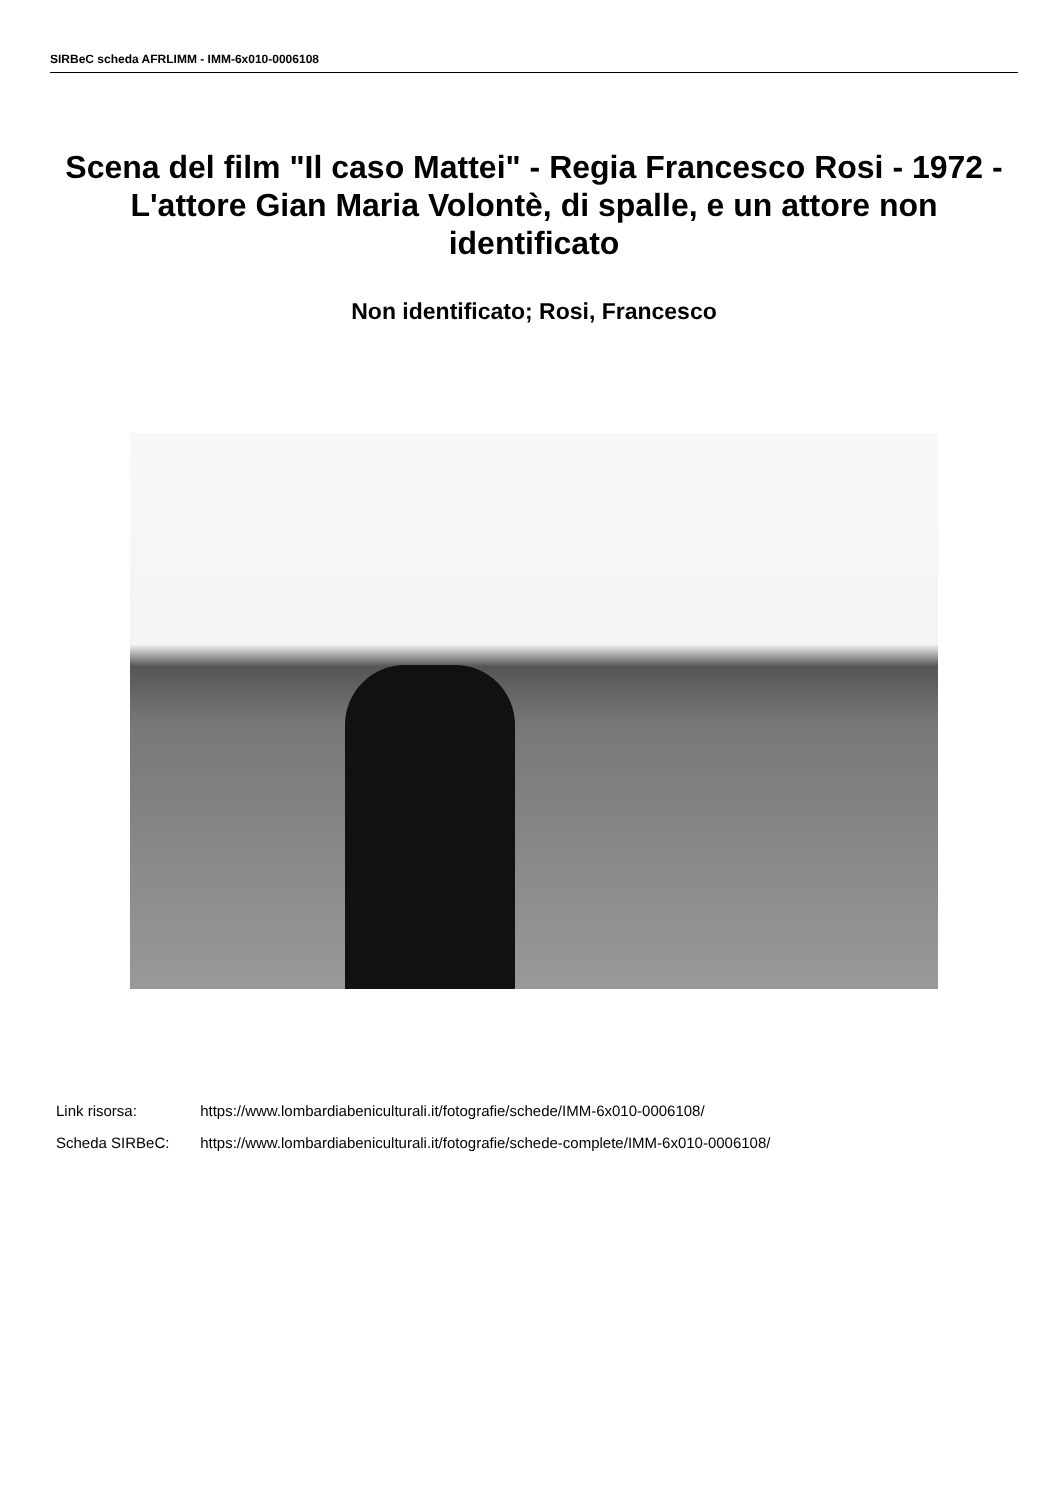SIRBeC scheda AFRLIMM - IMM-6x010-0006108
Scena del film "Il caso Mattei" - Regia Francesco Rosi - 1972 - L'attore Gian Maria Volontè, di spalle, e un attore non identificato
Non identificato; Rosi, Francesco
Link risorsa: https://www.lombardiabeniculturali.it/fotografie/schede/IMM-6x010-0006108/
Scheda SIRBeC: https://www.lombardiabeniculturali.it/fotografie/schede-complete/IMM-6x010-0006108/